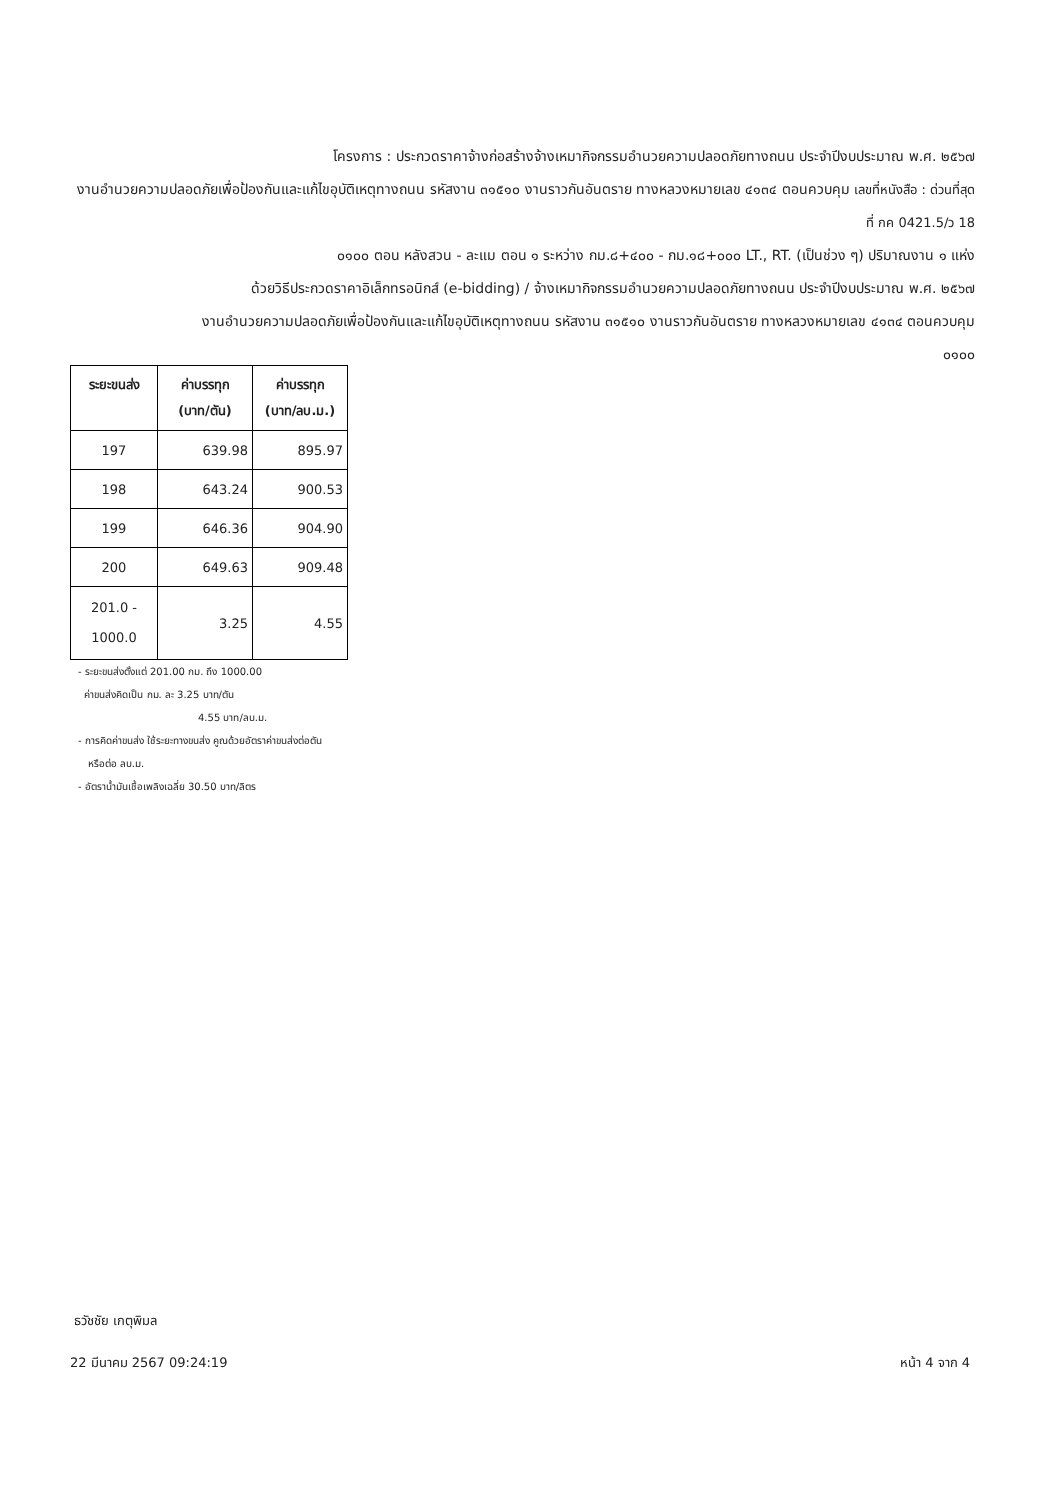โครงการ : ประกวดราคาจ้างก่อสร้างจ้างเหมากิจกรรมอำนวยความปลอดภัยทางถนน ประจำปีงบประมาณ พ.ศ. ๒๕๖๗
งานอำนวยความปลอดภัยเพื่อป้องกันและแก้ไขอุบัติเหตุทางถนน รหัสงาน ๓๑๕๑๐ งานราวกันอันตราย ทางหลวงหมายเลข ๔๑๓๔ ตอนควบคุม เลขที่หนังสือ : ด่วนที่สุด ที่ กค 0421.5/ว 18
๐๑๐๐ ตอน หลังสวน - ละแม ตอน ๑ ระหว่าง กม.๘+๔๐๐ - กม.๑๘+๐๐๐ LT., RT. (เป็นช่วง ๆ) ปริมาณงาน ๑ แห่ง
ด้วยวิธีประกวดราคาอิเล็กทรอนิกส์ (e-bidding) / จ้างเหมากิจกรรมอำนวยความปลอดภัยทางถนน ประจำปีงบประมาณ พ.ศ. ๒๕๖๗
งานอำนวยความปลอดภัยเพื่อป้องกันและแก้ไขอุบัติเหตุทางถนน รหัสงาน ๓๑๕๑๐ งานราวกันอันตราย ทางหลวงหมายเลข ๔๑๓๔ ตอนควบคุม
๐๑๐๐
| ระยะขนส่ง | ค่าบรรทุก (บาท/ตัน) | ค่าบรรทุก (บาท/ลบ.ม.) |
| --- | --- | --- |
| 197 | 639.98 | 895.97 |
| 198 | 643.24 | 900.53 |
| 199 | 646.36 | 904.90 |
| 200 | 649.63 | 909.48 |
| 201.0 - 1000.0 | 3.25 | 4.55 |
- ระยะขนส่งตั้งแต่ 201.00 กม. ถึง 1000.00
ค่าขนส่งคิดเป็น กม. ละ 3.25 บาท/ตัน
4.55 บาท/ลบ.ม.
- การคิดค่าขนส่ง ใช้ระยะทางขนส่ง คูณด้วยอัตราค่าขนส่งต่อตัน
หรือต่อ ลบ.ม.
- อัตราน้ำมันเชื้อเพลิงเฉลี่ย 30.50 บาท/ลิตร
ธวัชชัย เกตุพิมล
22 มีนาคม 2567 09:24:19 หน้า 4 จาก 4